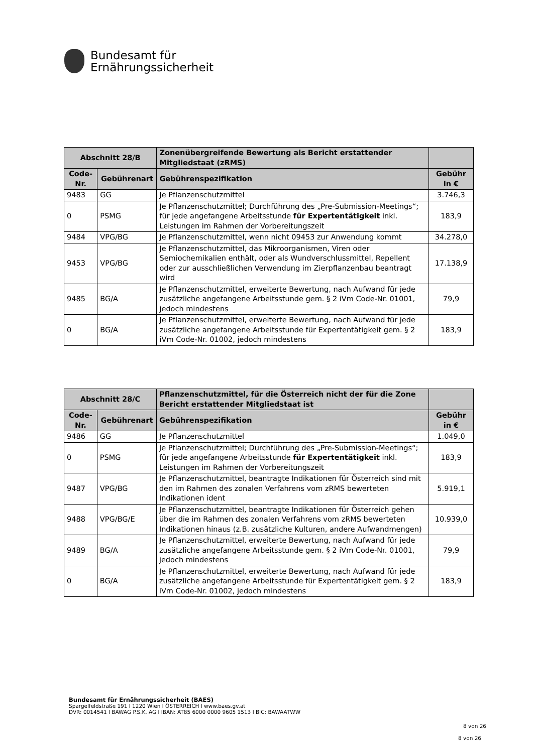Bundesamt für
Ernährungssicherheit
| Abschnitt 28/B | | Zonenübergreifende Bewertung als Bericht erstattender Mitgliedstaat (zRMS) | |
| --- | --- | --- | --- |
| Code-Nr. | Gebührenart | Gebührenspezifikation | Gebühr in € |
| 9483 | GG | Je Pflanzenschutzmittel | 3.746,3 |
| 0 | PSMG | Je Pflanzenschutzmittel; Durchführung des „Pre-Submission-Meetings“; für jede angefangene Arbeitsstunde für Expertentätigkeit inkl. Leistungen im Rahmen der Vorbereitungszeit | 183,9 |
| 9484 | VPG/BG | Je Pflanzenschutzmittel, wenn nicht 09453 zur Anwendung kommt | 34.278,0 |
| 9453 | VPG/BG | Je Pflanzenschutzmittel, das Mikroorganismen, Viren oder Semiochemikalien enthält, oder als Wundverschlussmittel, Repellent oder zur ausschließlichen Verwendung im Zierpflanzenbau beantragt wird | 17.138,9 |
| 9485 | BG/A | Je Pflanzenschutzmittel, erweiterte Bewertung, nach Aufwand für jede zusätzliche angefangene Arbeitsstunde gem. § 2 iVm Code-Nr. 01001, jedoch mindestens | 79,9 |
| 0 | BG/A | Je Pflanzenschutzmittel, erweiterte Bewertung, nach Aufwand für jede zusätzliche angefangene Arbeitsstunde für Expertentätigkeit gem. § 2 iVm Code-Nr. 01002, jedoch mindestens | 183,9 |
| Abschnitt 28/C | | Pflanzenschutzmittel, für die Österreich nicht der für die Zone Bericht erstattender Mitgliedstaat ist | |
| --- | --- | --- | --- |
| Code-Nr. | Gebührenart | Gebührenspezifikation | Gebühr in € |
| 9486 | GG | Je Pflanzenschutzmittel | 1.049,0 |
| 0 | PSMG | Je Pflanzenschutzmittel; Durchführung des „Pre-Submission-Meetings“; für jede angefangene Arbeitsstunde für Expertentätigkeit inkl. Leistungen im Rahmen der Vorbereitungszeit | 183,9 |
| 9487 | VPG/BG | Je Pflanzenschutzmittel, beantragte Indikationen für Österreich sind mit den im Rahmen des zonalen Verfahrens vom zRMS bewerteten Indikationen ident | 5.919,1 |
| 9488 | VPG/BG/E | Je Pflanzenschutzmittel, beantragte Indikationen für Österreich gehen über die im Rahmen des zonalen Verfahrens vom zRMS bewerteten Indikationen hinaus (z.B. zusätzliche Kulturen, andere Aufwandmengen) | 10.939,0 |
| 9489 | BG/A | Je Pflanzenschutzmittel, erweiterte Bewertung, nach Aufwand für jede zusätzliche angefangene Arbeitsstunde gem. § 2 iVm Code-Nr. 01001, jedoch mindestens | 79,9 |
| 0 | BG/A | Je Pflanzenschutzmittel, erweiterte Bewertung, nach Aufwand für jede zusätzliche angefangene Arbeitsstunde für Expertentätigkeit gem. § 2 iVm Code-Nr. 01002, jedoch mindestens | 183,9 |
Bundesamt für Ernährungssicherheit (BAES)
Spargelfeldstraße 191 l 1220 Wien l ÖSTERREICH l www.baes.gv.at
DVR: 0014541 l BAWAG P.S.K. AG l IBAN: AT85 6000 0000 9605 1513 l BIC: BAWAATWW
8 von 26
8 von 26